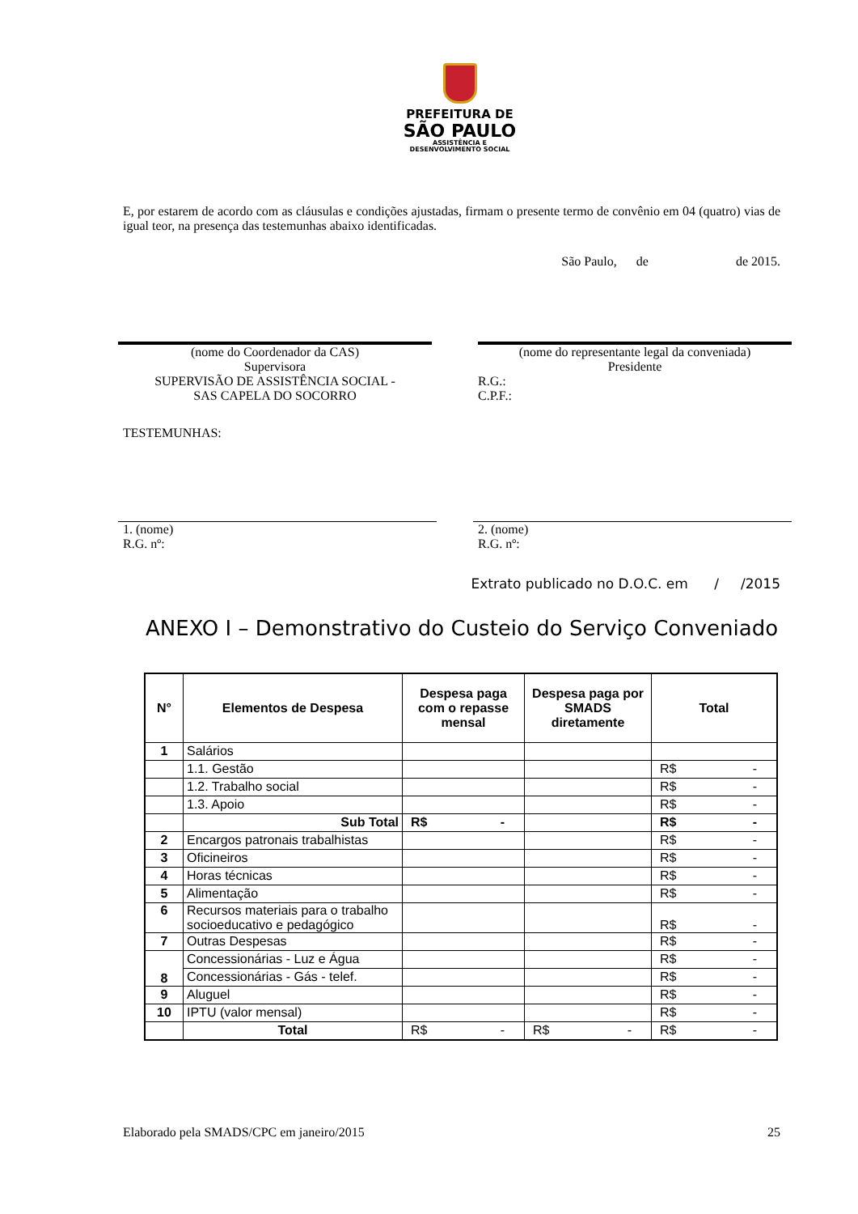PREFEITURA DE
SÃO PAULO
ASSISTÊNCIA E
DESENVOLVIMENTO SOCIAL
E, por estarem de acordo com as cláusulas e condições ajustadas, firmam o presente termo de convênio em 04 (quatro) vias de igual teor, na presença das testemunhas abaixo identificadas.
São Paulo, de de 2015.
(nome do Coordenador da CAS)
Supervisora
SUPERVISÃO DE ASSISTÊNCIA SOCIAL -
SAS CAPELA DO SOCORRO
(nome do representante legal da conveniada)
Presidente
R.G.:
C.P.F.:
TESTEMUNHAS:
1. (nome)
R.G. nº:
2. (nome)
R.G. nº:
Extrato publicado no D.O.C. em / /2015
ANEXO I – Demonstrativo do Custeio do Serviço Conveniado
| N° | Elementos de Despesa | Despesa paga com o repasse mensal | Despesa paga por SMADS diretamente | Total |
| --- | --- | --- | --- | --- |
| 1 | Salários | | | |
| | 1.1. Gestão | | | R$ - |
| | 1.2. Trabalho social | | | R$ - |
| | 1.3. Apoio | | | R$ - |
| | Sub Total | R$ - | | R$ - |
| 2 | Encargos patronais trabalhistas | | | R$ - |
| 3 | Oficineiros | | | R$ - |
| 4 | Horas técnicas | | | R$ - |
| 5 | Alimentação | | | R$ - |
| 6 | Recursos materiais para o trabalho socioeducativo e pedagógico | | | R$ - |
| 7 | Outras Despesas | | | R$ - |
| 8 | Concessionárias - Luz e Água | | | R$ - |
| | Concessionárias - Gás - telef. | | | R$ - |
| 9 | Aluguel | | | R$ - |
| 10 | IPTU (valor mensal) | | | R$ - |
| | Total | R$ - | R$ - | R$ - |
Elaborado pela SMADS/CPC em janeiro/2015 25